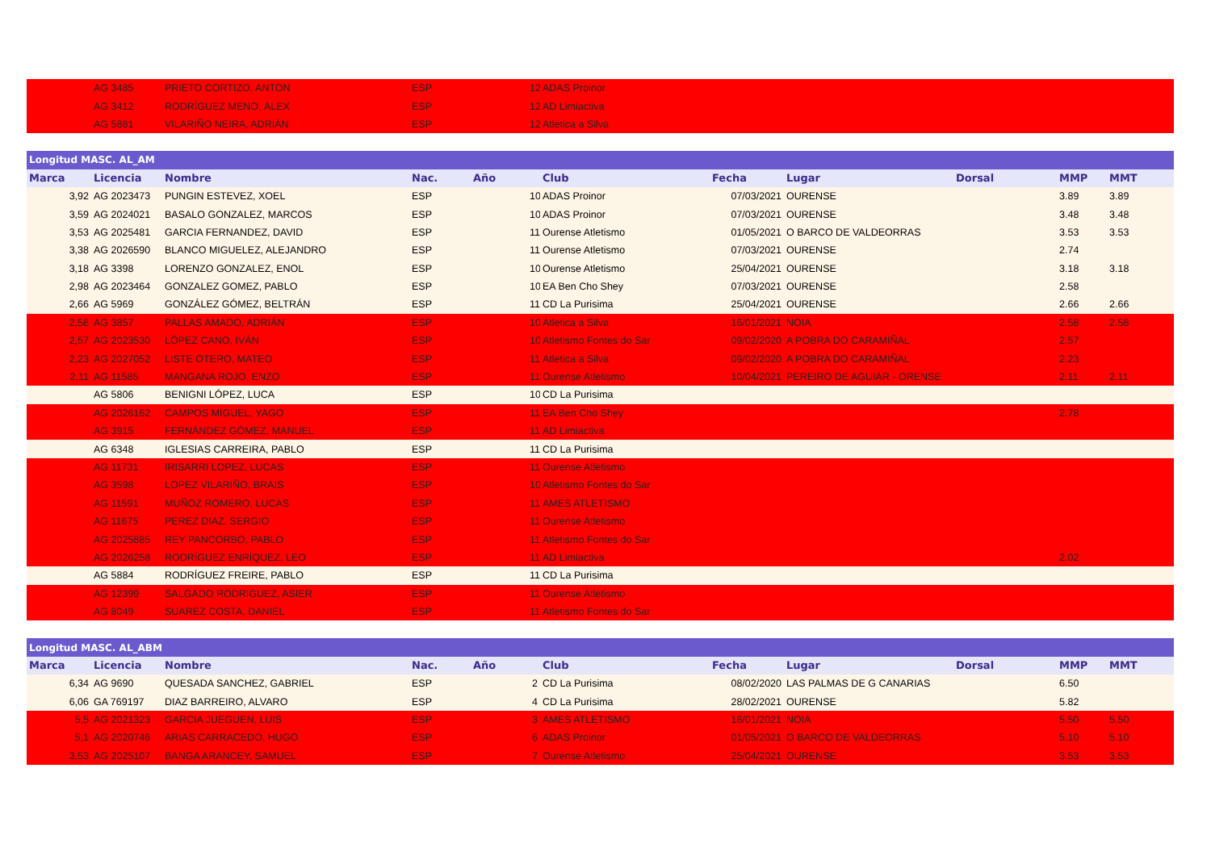| | AG 3485 | PRIETO CORTIZO, ANTON | ESP | | 12 | ADAS Proinor | | | | | |
| | AG 3412 | RODRÍGUEZ MENO, ÁLEX | ESP | | 12 | AD Limiactiva | | | | | |
| | AG 5881 | VILARIÑO NEIRA, ADRIÁN | ESP | | 12 | Atletica a Silva | | | | | |
| Longitud MASC. AL_AM | | | | | | | | | | | |
| Marca | Licencia | Nombre | Nac. | Año | | Club | Fecha | Lugar | Dorsal | MMP | MMT |
| 3,92 | AG 2023473 | PUNGIN ESTEVEZ, XOEL | ESP | | 10 | ADAS Proinor | 07/03/2021 | OURENSE | | 3.89 | 3.89 |
| 3,59 | AG 2024021 | BASALO GONZALEZ, MARCOS | ESP | | 10 | ADAS Proinor | 07/03/2021 | OURENSE | | 3.48 | 3.48 |
| 3,53 | AG 2025481 | GARCIA FERNANDEZ, DAVID | ESP | | 11 | Ourense Atletismo | 01/05/2021 | O BARCO DE VALDEORRAS | | 3.53 | 3.53 |
| 3,38 | AG 2026590 | BLANCO MIGUELEZ, ALEJANDRO | ESP | | 11 | Ourense Atletismo | 07/03/2021 | OURENSE | | 2.74 | |
| 3,18 | AG 3398 | LORENZO GONZALEZ, ENOL | ESP | | 10 | Ourense Atletismo | 25/04/2021 | OURENSE | | 3.18 | 3.18 |
| 2,98 | AG 2023464 | GONZALEZ GOMEZ, PABLO | ESP | | 10 | EA Ben Cho Shey | 07/03/2021 | OURENSE | | 2.58 | |
| 2,66 | AG 5969 | GONZÁLEZ GÓMEZ, BELTRÁN | ESP | | 11 | CD La Purisima | 25/04/2021 | OURENSE | | 2.66 | 2.66 |
| 2,58 | AG 3857 | PALLAS AMADO, ADRIÁN | ESP | | 10 | Atletica a Silva | 16/01/2021 | NOIA | | 2.58 | 2.58 |
| 2,57 | AG 2023530 | LÓPEZ CANO, IVÁN | ESP | | 10 | Atletismo Fontes do Sar | 09/02/2020 | A POBRA DO CARAMIÑAL | | 2.57 | |
| 2,23 | AG 2027052 | LISTE OTERO, MATEO | ESP | | 11 | Atletica a Silva | 09/02/2020 | A POBRA DO CARAMIÑAL | | 2.23 | |
| 2,11 | AG 11585 | MANGANA ROJO, ENZO | ESP | | 11 | Ourense Atletismo | 10/04/2021 | PEREIRO DE AGUIAR - ORENSE | | 2.11 | 2.11 |
| | AG 5806 | BENIGNI LÓPEZ, LUCA | ESP | | 10 | CD La Purisima | | | | | |
| | AG 2026162 | CAMPOS MIGUEL, YAGO | ESP | | 11 | EA Ben Cho Shey | | | | 2.78 | |
| | AG 3915 | FERNÁNDEZ GÓMEZ, MANUEL | ESP | | 11 | AD Limiactiva | | | | | |
| | AG 6348 | IGLESIAS CARREIRA, PABLO | ESP | | 11 | CD La Purisima | | | | | |
| | AG 11731 | IRISARRI LOPEZ, LUCAS | ESP | | 11 | Ourense Atletismo | | | | | |
| | AG 3598 | LOPEZ VILARIÑO, BRAIS | ESP | | 10 | Atletismo Fontes do Sar | | | | | |
| | AG 11591 | MUÑOZ ROMERO, LUCAS | ESP | | 11 | AMES ATLETISMO | | | | | |
| | AG 11675 | PEREZ DIAZ, SERGIO | ESP | | 11 | Ourense Atletismo | | | | | |
| | AG 2025885 | REY PANCORBO, PABLO | ESP | | 11 | Atletismo Fontes do Sar | | | | | |
| | AG 2026258 | RODRÍGUEZ ENRÍQUEZ, LEO | ESP | | 11 | AD Limiactiva | | | | 2.02 | |
| | AG 5884 | RODRÍGUEZ FREIRE, PABLO | ESP | | 11 | CD La Purisima | | | | | |
| | AG 12399 | SALGADO RODRIGUEZ, ASIER | ESP | | 11 | Ourense Atletismo | | | | | |
| | AG 8049 | SUAREZ COSTA, DANIEL | ESP | | 11 | Atletismo Fontes do Sar | | | | | |
| Longitud MASC. AL_ABM | | | | | | | | | | | |
| Marca | Licencia | Nombre | Nac. | Año | | Club | Fecha | Lugar | Dorsal | MMP | MMT |
| 6,34 | AG 9690 | QUESADA SANCHEZ, GABRIEL | ESP | | 2 | CD La Purisima | 08/02/2020 | LAS PALMAS DE G CANARIAS | | 6.50 | |
| 6,06 | GA 769197 | DIAZ BARREIRO, ALVARO | ESP | | 4 | CD La Purisima | 28/02/2021 | OURENSE | | 5.82 | |
| 5,5 | AG 2021323 | GARCIA JUEGUEN, LUIS | ESP | | 3 | AMES ATLETISMO | 16/01/2021 | NOIA | | 5.50 | 5.50 |
| 5,1 | AG 2020746 | ARIAS CARRACEDO, HUGO | ESP | | 6 | ADAS Proinor | 01/05/2021 | O BARCO DE VALDEORRAS | | 5.10 | 5.10 |
| 3,53 | AG 2025107 | BANGA ARANCEY, SAMUEL | ESP | | 7 | Ourense Atletismo | 25/04/2021 | OURENSE | | 3.53 | 3.53 |